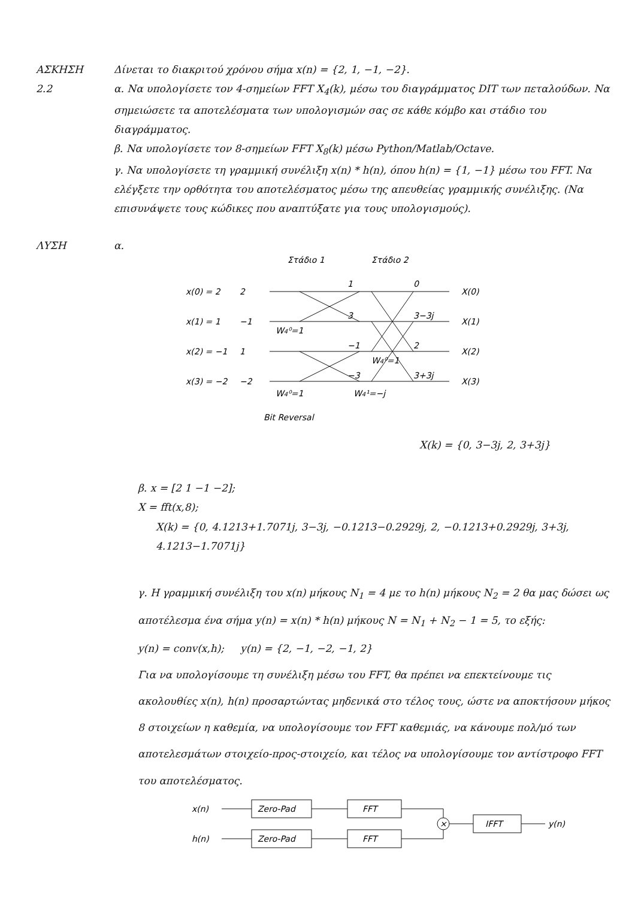ΑΣΚΗΣΗ 2.2 Δίνεται το διακριτού χρόνου σήμα x(n) = {2, 1, −1, −2}.
α. Να υπολογίσετε τον 4-σημείων FFT X<sub>4</sub>(k), μέσω του διαγράμματος DIT των πεταλούδων. Να σημειώσετε τα αποτελέσματα των υπολογισμών σας σε κάθε κόμβο και στάδιο του διαγράμματος.
β. Να υπολογίσετε τον 8-σημείων FFT X<sub>8</sub>(k) μέσω Python/Matlab/Octave.
γ. Να υπολογίσετε τη γραμμική συνέλιξη x(n) * h(n), όπου h(n) = {1, −1} μέσω του FFT. Να ελέγξετε την ορθότητα του αποτελέσματος μέσω της απευθείας γραμμικής συνέλιξης. (Να επισυνάψετε τους κώδικες που αναπτύξατε για τους υπολογισμούς).
ΛΥΣΗ α.
Στάδιο 1
Στάδιο 2
x(0) = 2
2
x(1) = 1
−1
x(2) = −1
1
x(3) = −2
−2
1
3
−1
−3
0
3−3j
2
3+3j
X(0)
X(1)
X(2)
X(3)
W4⁰=1
W4⁰=1
W4⁰=1
W4¹=−j
Bit Reversal
X(k) = {0, 3−3j, 2, 3+3j}
β. x = [2 1 −1 −2];
X = fft(x,8);
X(k) = {0, 4.1213+1.7071j, 3−3j, −0.1213−0.2929j, 2, −0.1213+0.2929j, 3+3j, 4.1213−1.7071j}
γ. Η γραμμική συνέλιξη του x(n) μήκους N<sub>1</sub> = 4 με το h(n) μήκους N<sub>2</sub> = 2 θα μας δώσει ως αποτέλεσμα ένα σήμα y(n) = x(n) * h(n) μήκους N = N<sub>1</sub> + N<sub>2</sub> − 1 = 5, το εξής:
y(n) = conv(x,h); y(n) = {2, −1, −2, −1, 2}
Για να υπολογίσουμε τη συνέλιξη μέσω του FFT, θα πρέπει να επεκτείνουμε τις ακολουθίες x(n), h(n) προσαρτώντας μηδενικά στο τέλος τους, ώστε να αποκτήσουν μήκος 8 στοιχείων η καθεμία, να υπολογίσουμε τον FFT καθεμιάς, να κάνουμε πολ/μό των αποτελεσμάτων στοιχείο-προς-στοιχείο, και τέλος να υπολογίσουμε τον αντίστροφο FFT του αποτελέσματος.
x(n)
Zero-Pad
FFT
h(n)
Zero-Pad
FFT
×
IFFT
y(n)